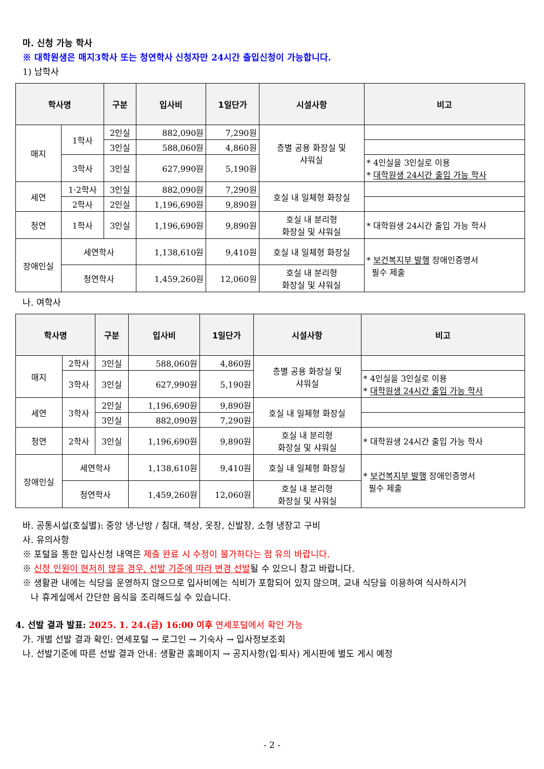마. 신청 가능 학사
※ 대학원생은 매지3학사 또는 청연학사 신청자만 24시간 출입신청이 가능합니다.
1) 남학사
| 학사명 | | 구분 | 입사비 | 1일단가 | 시설사항 | 비고 |
| --- | --- | --- | --- | --- | --- | --- |
| 매지 | 1학사 | 2인실 | 882,090원 | 7,290원 | 층별 공용 화장실 및 샤워실 | |
| | | 3인실 | 588,060원 | 4,860원 | | |
| | 3학사 | 3인실 | 627,990원 | 5,190원 | | * 4인실을 3인실로 이용 * 대학원생 24시간 출입 가능 학사 |
| 세연 | 1·2학사 | 3인실 | 882,090원 | 7,290원 | 호실 내 일체형 화장실 | |
| | 2학사 | 2인실 | 1,196,690원 | 9,890원 | | |
| 청연 | 1학사 | 3인실 | 1,196,690원 | 9,890원 | 호실 내 분리형 화장실 및 샤워실 | * 대학원생 24시간 출입 가능 학사 |
| 장애인실 | 세연학사 | | 1,138,610원 | 9,410원 | 호실 내 일체형 화장실 | * 보건복지부 발행 장애인증명서 필수 제출 |
| | 청연학사 | | 1,459,260원 | 12,060원 | 호실 내 분리형 화장실 및 샤워실 | |
나. 여학사
| 학사명 | | 구분 | 입사비 | 1일단가 | 시설사항 | 비고 |
| --- | --- | --- | --- | --- | --- | --- |
| 매지 | 2학사 | 3인실 | 588,060원 | 4,860원 | 층별 공용 화장실 및 샤워실 | |
| | 3학사 | 3인실 | 627,990원 | 5,190원 | | * 4인실을 3인실로 이용 * 대학원생 24시간 출입 가능 학사 |
| 세연 | 3학사 | 2인실 | 1,196,690원 | 9,890원 | 호실 내 일체형 화장실 | |
| | | 3인실 | 882,090원 | 7,290원 | | |
| 청연 | 2학사 | 3인실 | 1,196,690원 | 9,890원 | 호실 내 분리형 화장실 및 샤워실 | * 대학원생 24시간 출입 가능 학사 |
| 장애인실 | 세연학사 | | 1,138,610원 | 9,410원 | 호실 내 일체형 화장실 | * 보건복지부 발행 장애인증명서 필수 제출 |
| | 청연학사 | | 1,459,260원 | 12,060원 | 호실 내 분리형 화장실 및 샤워실 | |
바. 공통시설(호실별): 중앙 냉·난방 / 침대, 책상, 옷장, 신발장, 소형 냉장고 구비
사. 유의사항
※ 포털을 통한 입사신청 내역은 제출 완료 시 수정이 불가하다는 점 유의 바랍니다.
※ 신청 인원이 현저히 많을 경우, 선발 기준에 따라 변경 선발될 수 있으니 참고 바랍니다.
※ 생활관 내에는 식당을 운영하지 않으므로 입사비에는 식비가 포함되어 있지 않으며, 교내 식당을 이용하여 식사하시거
나 휴게실에서 간단한 음식을 조리해드실 수 있습니다.
4. 선발 결과 발표: 2025. 1. 24.(금) 16:00 이후 연세포털에서 확인 가능
가. 개별 선발 결과 확인: 연세포털 → 로그인 → 기숙사 → 입사정보조회
나. 선발기준에 따른 선발 결과 안내: 생활관 홈페이지 → 공지사항(입·퇴사) 게시판에 별도 게시 예정
- 2 -